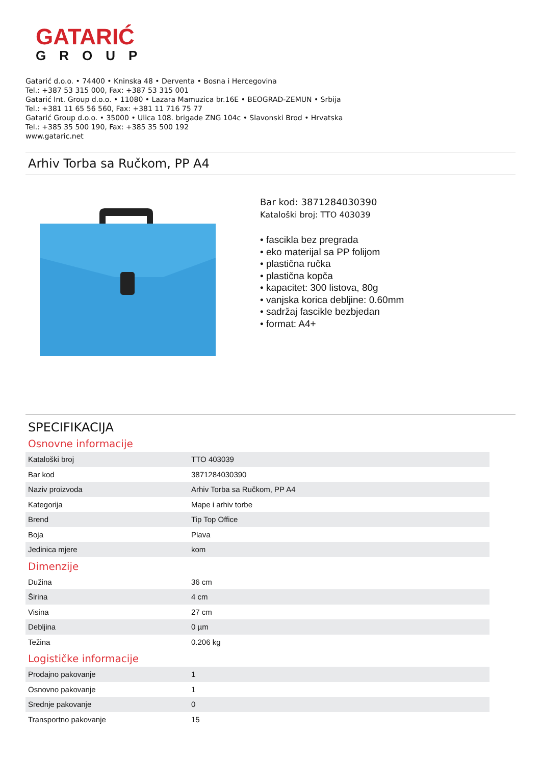GATARIĆ
GROUP
Gatarić d.o.o. • 74400 • Kninska 48 • Derventa • Bosna i Hercegovina
Tel.: +387 53 315 000, Fax: +387 53 315 001
Gatarić Int. Group d.o.o. • 11080 • Lazara Mamuzica br.16E • BEOGRAD-ZEMUN • Srbija
Tel.: +381 11 65 56 560, Fax: +381 11 716 75 77
Gatarić Group d.o.o. • 35000 • Ulica 108. brigade ZNG 104c • Slavonski Brod • Hrvatska
Tel.: +385 35 500 190, Fax: +385 35 500 192
www.gataric.net
Arhiv Torba sa Ručkom, PP A4
Bar kod: 3871284030390
Kataloški broj: TTO 403039
• fascikla bez pregrada
• eko materijal sa PP folijom
• plastična ručka
• plastična kopča
• kapacitet: 300 listova, 80g
• vanjska korica debljine: 0.60mm
• sadržaj fascikle bezbjedan
• format: A4+
SPECIFIKACIJA
Osnovne informacije
| Kataloški broj | TTO 403039 |
| Bar kod | 3871284030390 |
| Naziv proizvoda | Arhiv Torba sa Ručkom, PP A4 |
| Kategorija | Mape i arhiv torbe |
| Brend | Tip Top Office |
| Boja | Plava |
| Jedinica mjere | kom |
Dimenzije
| Dužina | 36 cm |
| Širina | 4 cm |
| Visina | 27 cm |
| Debljina | 0 µm |
| Težina | 0.206 kg |
Logističke informacije
| Prodajno pakovanje | 1 |
| Osnovno pakovanje | 1 |
| Srednje pakovanje | 0 |
| Transportno pakovanje | 15 |